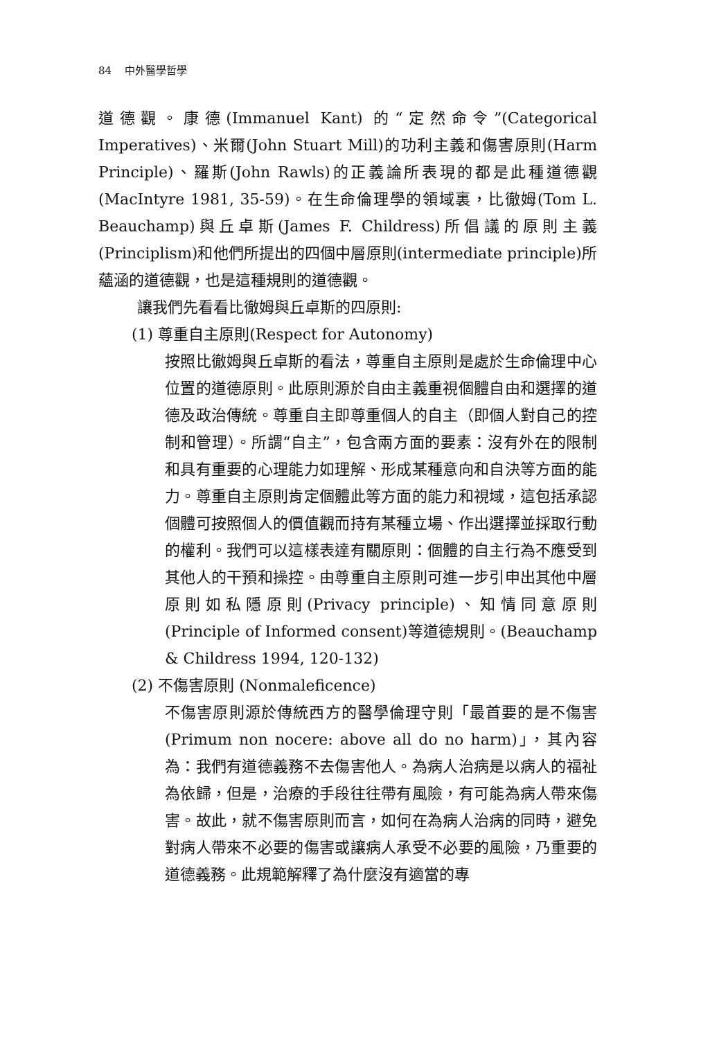84 中外醫學哲學
道德觀。康德(Immanuel Kant) 的“定然命令”(Categorical Imperatives)、米爾(John Stuart Mill)的功利主義和傷害原則(Harm Principle)、羅斯(John Rawls)的正義論所表現的都是此種道德觀(MacIntyre 1981, 35-59)。在生命倫理學的領域裏，比徹姆(Tom L. Beauchamp)與丘卓斯(James F. Childress)所倡議的原則主義(Principlism)和他們所提出的四個中層原則(intermediate principle)所蘊涵的道德觀，也是這種規則的道德觀。
讓我們先看看比徹姆與丘卓斯的四原則:
(1) 尊重自主原則(Respect for Autonomy)
按照比徹姆與丘卓斯的看法，尊重自主原則是處於生命倫理中心位置的道德原則。此原則源於自由主義重視個體自由和選擇的道德及政治傳統。尊重自主即尊重個人的自主（即個人對自己的控制和管理）。所謂“自主”，包含兩方面的要素：沒有外在的限制和具有重要的心理能力如理解、形成某種意向和自決等方面的能力。尊重自主原則肯定個體此等方面的能力和視域，這包括承認個體可按照個人的價值觀而持有某種立場、作出選擇並採取行動的權利。我們可以這樣表達有關原則：個體的自主行為不應受到其他人的干預和操控。由尊重自主原則可進一步引申出其他中層原則如私隱原則(Privacy principle)、知情同意原則 (Principle of Informed consent)等道德規則。(Beauchamp & Childress 1994, 120-132)
(2) 不傷害原則 (Nonmaleficence)
不傷害原則源於傳統西方的醫學倫理守則「最首要的是不傷害(Primum non nocere: above all do no harm)」，其內容為：我們有道德義務不去傷害他人。為病人治病是以病人的福祉為依歸，但是，治療的手段往往帶有風險，有可能為病人帶來傷害。故此，就不傷害原則而言，如何在為病人治病的同時，避免對病人帶來不必要的傷害或讓病人承受不必要的風險，乃重要的道德義務。此規範解釋了為什麼沒有適當的專